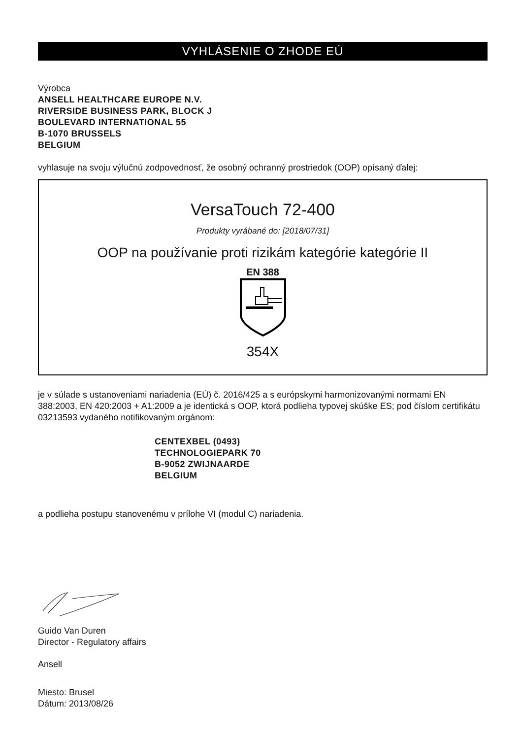VYHLÁSENIE O ZHODE EÚ
Výrobca
ANSELL HEALTHCARE EUROPE N.V.
RIVERSIDE BUSINESS PARK, BLOCK J
BOULEVARD INTERNATIONAL 55
B-1070 BRUSSELS
BELGIUM
vyhlasuje na svoju výlučnú zodpovednosť, že osobný ochranný prostriedok (OOP) opísaný ďalej:
VersaTouch 72-400
Produkty vyrábané do: [2018/07/31]
OOP na používanie proti rizikám kategórie kategórie II
EN 388
354X
je v súlade s ustanoveniami nariadenia (EÚ) č. 2016/425 a s európskymi harmonizovanými normami EN 388:2003, EN 420:2003 + A1:2009 a je identická s OOP, ktorá podlieha typovej skúške ES; pod číslom certifikátu 03213593 vydaného notifikovaným orgánom:
CENTEXBEL (0493)
TECHNOLOGIEPARK 70
B-9052 ZWIJNAARDE
BELGIUM
a podlieha postupu stanovenému v prílohe VI (modul C) nariadenia.
Guido Van Duren
Director - Regulatory affairs
Ansell
Miesto: Brusel
Dátum: 2013/08/26